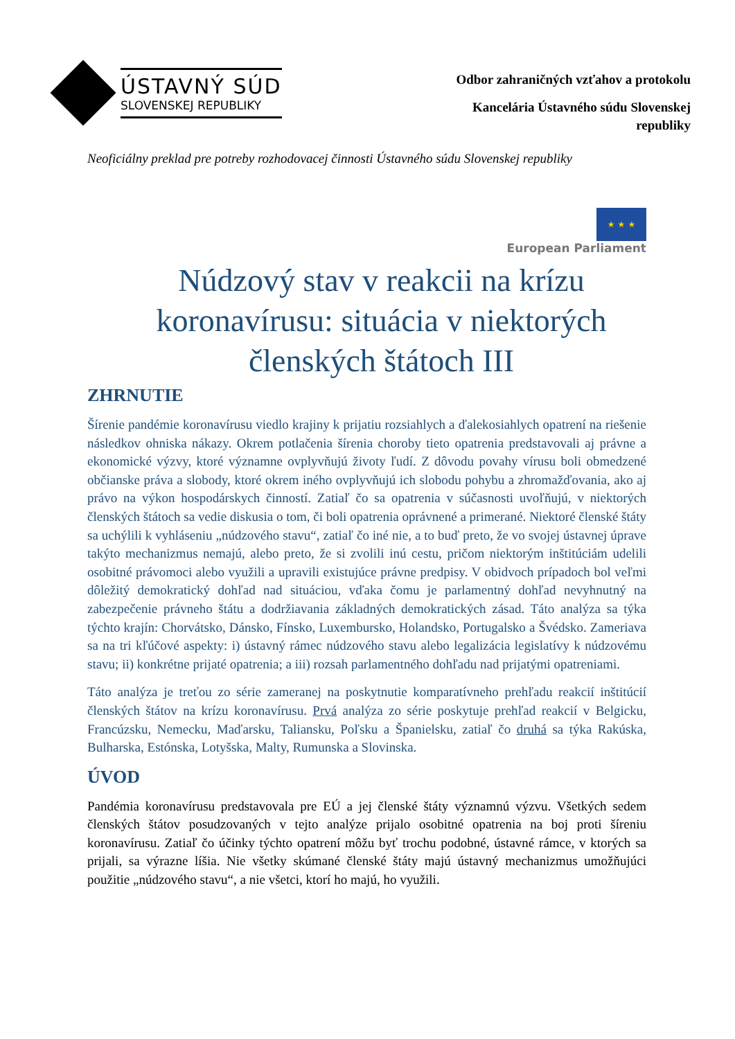ÚSTAVNÝ SÚD
SLOVENSKEJ REPUBLIKY
Odbor zahraničných vzťahov a protokolu
Kancelária Ústavného súdu Slovenskej
republiky
Neoficiálny preklad pre potreby rozhodovacej činnosti Ústavného súdu Slovenskej republiky
★ ★ ★
European Parliament
Núdzový stav v reakcii na krízu koronavírusu: situácia v niektorých členských štátoch III
ZHRNUTIE
Šírenie pandémie koronavírusu viedlo krajiny k prijatiu rozsiahlych a ďalekosiahlych opatrení na riešenie následkov ohniska nákazy. Okrem potlačenia šírenia choroby tieto opatrenia predstavovali aj právne a ekonomické výzvy, ktoré významne ovplyvňujú životy ľudí. Z dôvodu povahy vírusu boli obmedzené občianske práva a slobody, ktoré okrem iného ovplyvňujú ich slobodu pohybu a zhromažďovania, ako aj právo na výkon hospodárskych činností. Zatiaľ čo sa opatrenia v súčasnosti uvoľňujú, v niektorých členských štátoch sa vedie diskusia o tom, či boli opatrenia oprávnené a primerané. Niektoré členské štáty sa uchýlili k vyhláseniu „núdzového stavu“, zatiaľ čo iné nie, a to buď preto, že vo svojej ústavnej úprave takýto mechanizmus nemajú, alebo preto, že si zvolili inú cestu, pričom niektorým inštitúciám udelili osobitné právomoci alebo využili a upravili existujúce právne predpisy. V obidvoch prípadoch bol veľmi dôležitý demokratický dohľad nad situáciou, vďaka čomu je parlamentný dohľad nevyhnutný na zabezpečenie právneho štátu a dodržiavania základných demokratických zásad. Táto analýza sa týka týchto krajín: Chorvátsko, Dánsko, Fínsko, Luxembursko, Holandsko, Portugalsko a Švédsko. Zameriava sa na tri kľúčové aspekty: i) ústavný rámec núdzového stavu alebo legalizácia legislatívy k núdzovému stavu; ii) konkrétne prijaté opatrenia; a iii) rozsah parlamentného dohľadu nad prijatými opatreniami.
Táto analýza je treťou zo série zameranej na poskytnutie komparatívneho prehľadu reakcií inštitúcií členských štátov na krízu koronavírusu. Prvá analýza zo série poskytuje prehľad reakcií v Belgicku, Francúzsku, Nemecku, Maďarsku, Taliansku, Poľsku a Španielsku, zatiaľ čo druhá sa týka Rakúska, Bulharska, Estónska, Lotyšska, Malty, Rumunska a Slovinska.
ÚVOD
Pandémia koronavírusu predstavovala pre EÚ a jej členské štáty významnú výzvu. Všetkých sedem členských štátov posudzovaných v tejto analýze prijalo osobitné opatrenia na boj proti šíreniu koronavírusu. Zatiaľ čo účinky týchto opatrení môžu byť trochu podobné, ústavné rámce, v ktorých sa prijali, sa výrazne líšia. Nie všetky skúmané členské štáty majú ústavný mechanizmus umožňujúci použitie „núdzového stavu“, a nie všetci, ktorí ho majú, ho využili.